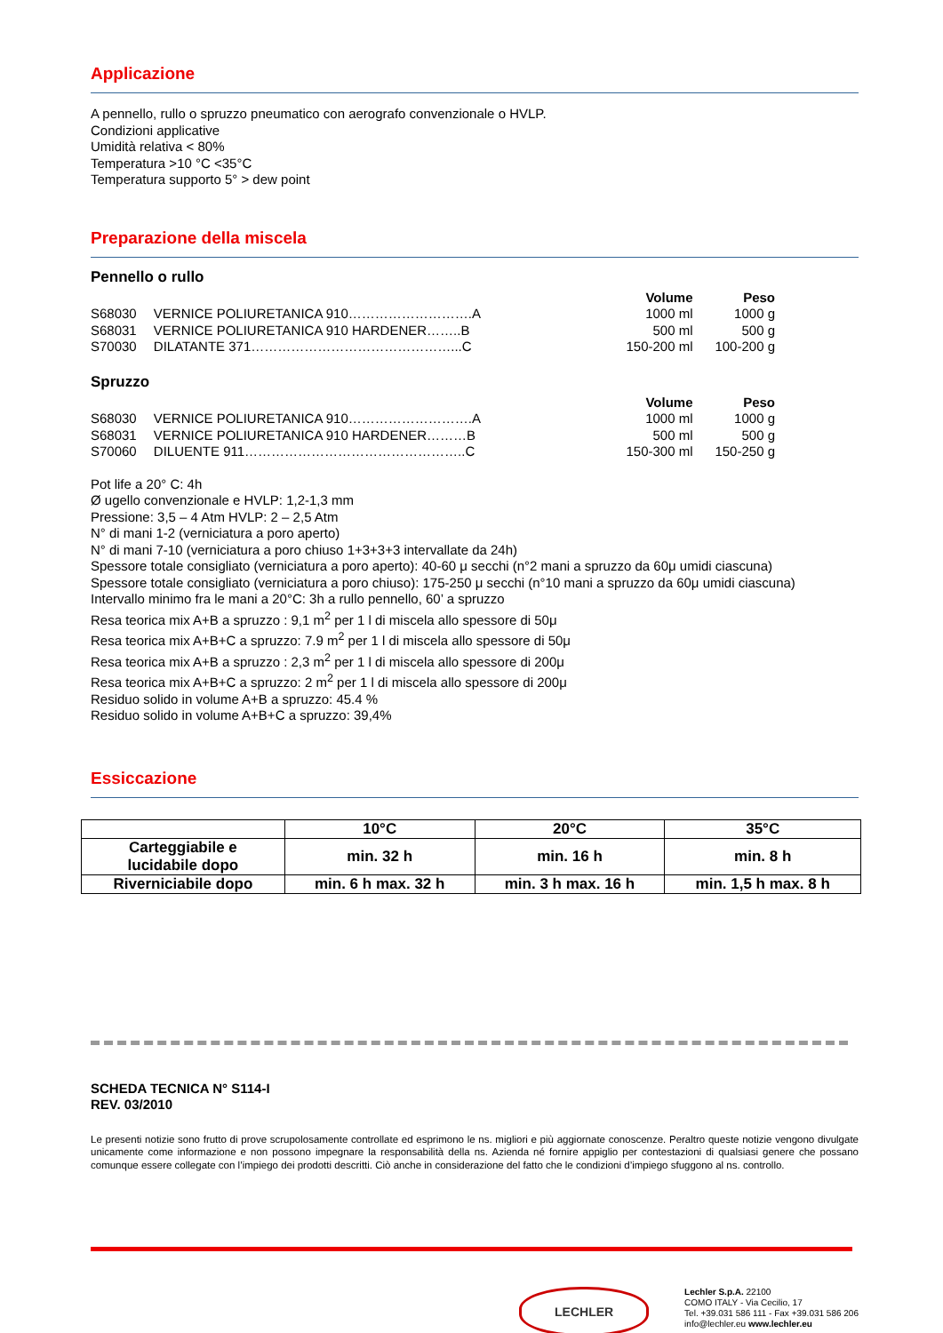Applicazione
A pennello, rullo o spruzzo pneumatico con aerografo convenzionale o HVLP.
Condizioni applicative
Umidità relativa < 80%
Temperatura >10 °C <35°C
Temperatura supporto 5° > dew point
Preparazione della miscela
Pennello o rullo
| | | Volume | Peso |
| --- | --- | --- | --- |
| S68030 | VERNICE POLIURETANICA 910……………………….A | 1000 ml | 1000 g |
| S68031 | VERNICE POLIURETANICA 910 HARDENER……..B | 500 ml | 500 g |
| S70030 | DILATANTE 371………………………………………...C | 150-200 ml | 100-200 g |
Spruzzo
| | | Volume | Peso |
| --- | --- | --- | --- |
| S68030 | VERNICE POLIURETANICA 910……………………….A | 1000 ml | 1000 g |
| S68031 | VERNICE POLIURETANICA 910 HARDENER………B | 500 ml | 500 g |
| S70060 | DILUENTE 911…………………………………………..C | 150-300 ml | 150-250 g |
Pot life a 20° C: 4h
Ø ugello convenzionale e HVLP: 1,2-1,3 mm
Pressione: 3,5 – 4 Atm HVLP: 2 – 2,5 Atm
N° di mani 1-2 (verniciatura a poro aperto)
N° di mani 7-10 (verniciatura a poro chiuso 1+3+3+3 intervallate da 24h)
Spessore totale consigliato (verniciatura a poro aperto): 40-60 μ secchi (n°2 mani a spruzzo da 60μ umidi ciascuna)
Spessore totale consigliato (verniciatura a poro chiuso): 175-250 μ secchi (n°10 mani a spruzzo da 60μ umidi ciascuna)
Intervallo minimo fra le mani a 20°C: 3h a rullo pennello, 60’ a spruzzo
Resa teorica mix A+B a spruzzo : 9,1 m<sup>2</sup> per 1 l di miscela allo spessore di 50μ
Resa teorica mix A+B+C a spruzzo: 7.9 m<sup>2</sup> per 1 l di miscela allo spessore di 50μ
Resa teorica mix A+B a spruzzo : 2,3 m<sup>2</sup> per 1 l di miscela allo spessore di 200μ
Resa teorica mix A+B+C a spruzzo: 2 m<sup>2</sup> per 1 l di miscela allo spessore di 200μ
Residuo solido in volume A+B a spruzzo: 45.4 %
Residuo solido in volume A+B+C a spruzzo: 39,4%
Essiccazione
| | 10°C | 20°C | 35°C |
| --- | --- | --- | --- |
| Carteggiabile e lucidabile dopo | min. 32 h | min. 16 h | min. 8 h |
| Riverniciabile dopo | min. 6 h max. 32 h | min. 3 h max. 16 h | min. 1,5 h max. 8 h |
SCHEDA TECNICA N° S114-I
REV. 03/2010
Le presenti notizie sono frutto di prove scrupolosamente controllate ed esprimono le ns. migliori e più aggiornate conoscenze. Peraltro queste notizie vengono divulgate unicamente come informazione e non possono impegnare la responsabilità della ns. Azienda né fornire appiglio per contestazioni di qualsiasi genere che possano comunque essere collegate con l’impiego dei prodotti descritti. Ciò anche in considerazione del fatto che le condizioni d’impiego sfuggono al ns. controllo.
LECHLER
Lechler S.p.A. 22100
COMO ITALY - Via Cecilio, 17
Tel. +39.031 586 111 - Fax +39.031 586 206
info@lechler.eu www.lechler.eu